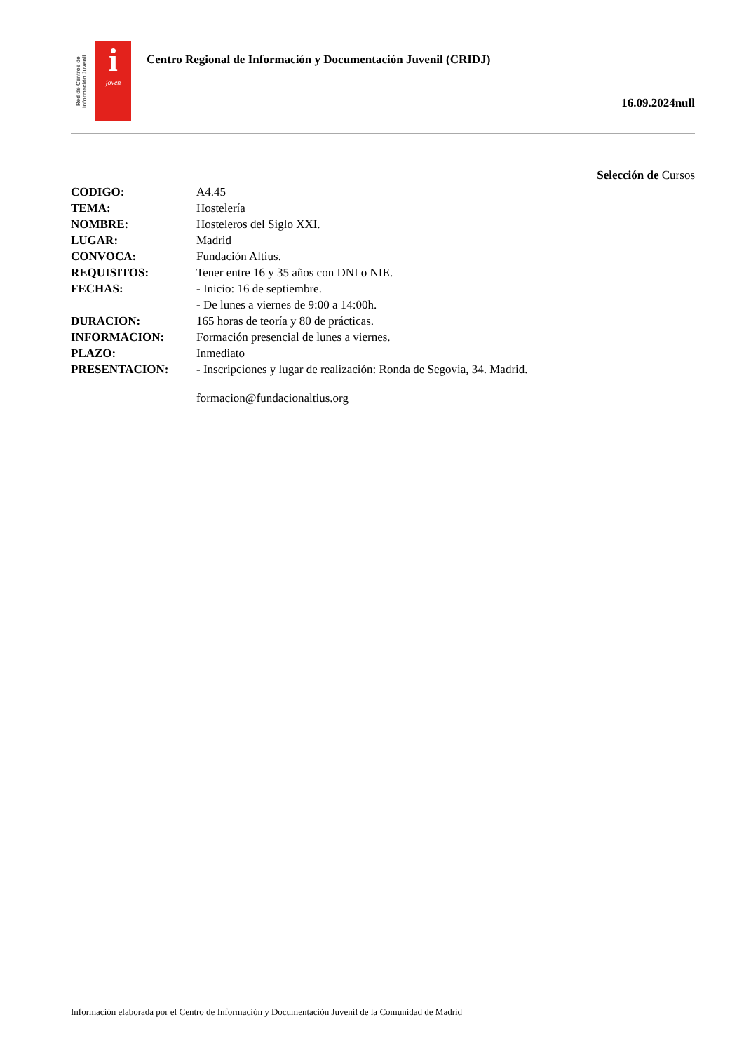Red de Centros de Información Juvenil
i
joven
Centro Regional de Información y Documentación Juvenil (CRIDJ)
16.09.2024null
Selección de Cursos
| CODIGO: | A4.45 |
| TEMA: | Hostelería |
| NOMBRE: | Hosteleros del Siglo XXI. |
| LUGAR: | Madrid |
| CONVOCA: | Fundación Altius. |
| REQUISITOS: | Tener entre 16 y 35 años con DNI o NIE. |
| FECHAS: | - Inicio: 16 de septiembre. - De lunes a viernes de 9:00 a 14:00h. |
| DURACION: | 165 horas de teoría y 80 de prácticas. |
| INFORMACION: | Formación presencial de lunes a viernes. |
| PLAZO: | Inmediato |
| PRESENTACION: | - Inscripciones y lugar de realización: Ronda de Segovia, 34. Madrid. formacion@fundacionaltius.org |
Información elaborada por el Centro de Información y Documentación Juvenil de la Comunidad de Madrid